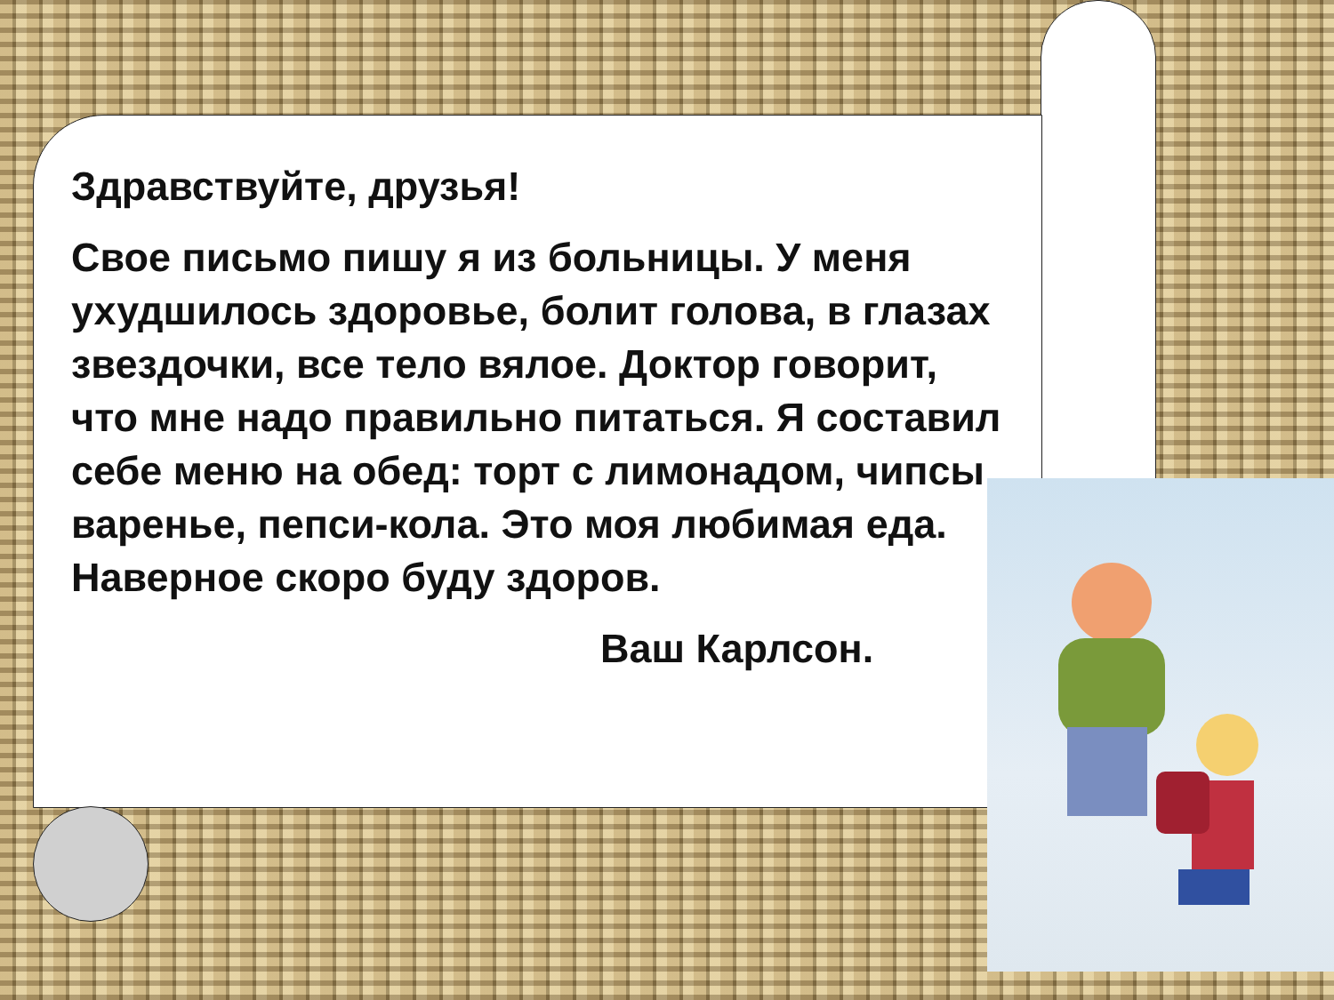Здравствуйте, друзья!
Свое письмо пишу я из больницы. У меня ухудшилось здоровье, болит голова, в глазах звездочки, все тело вялое. Доктор говорит, что мне надо правильно питаться. Я составил себе меню на обед: торт с лимонадом, чипсы, варенье, пепси-кола. Это моя любимая еда. Наверное скоро буду здоров.
Ваш Карлсон.